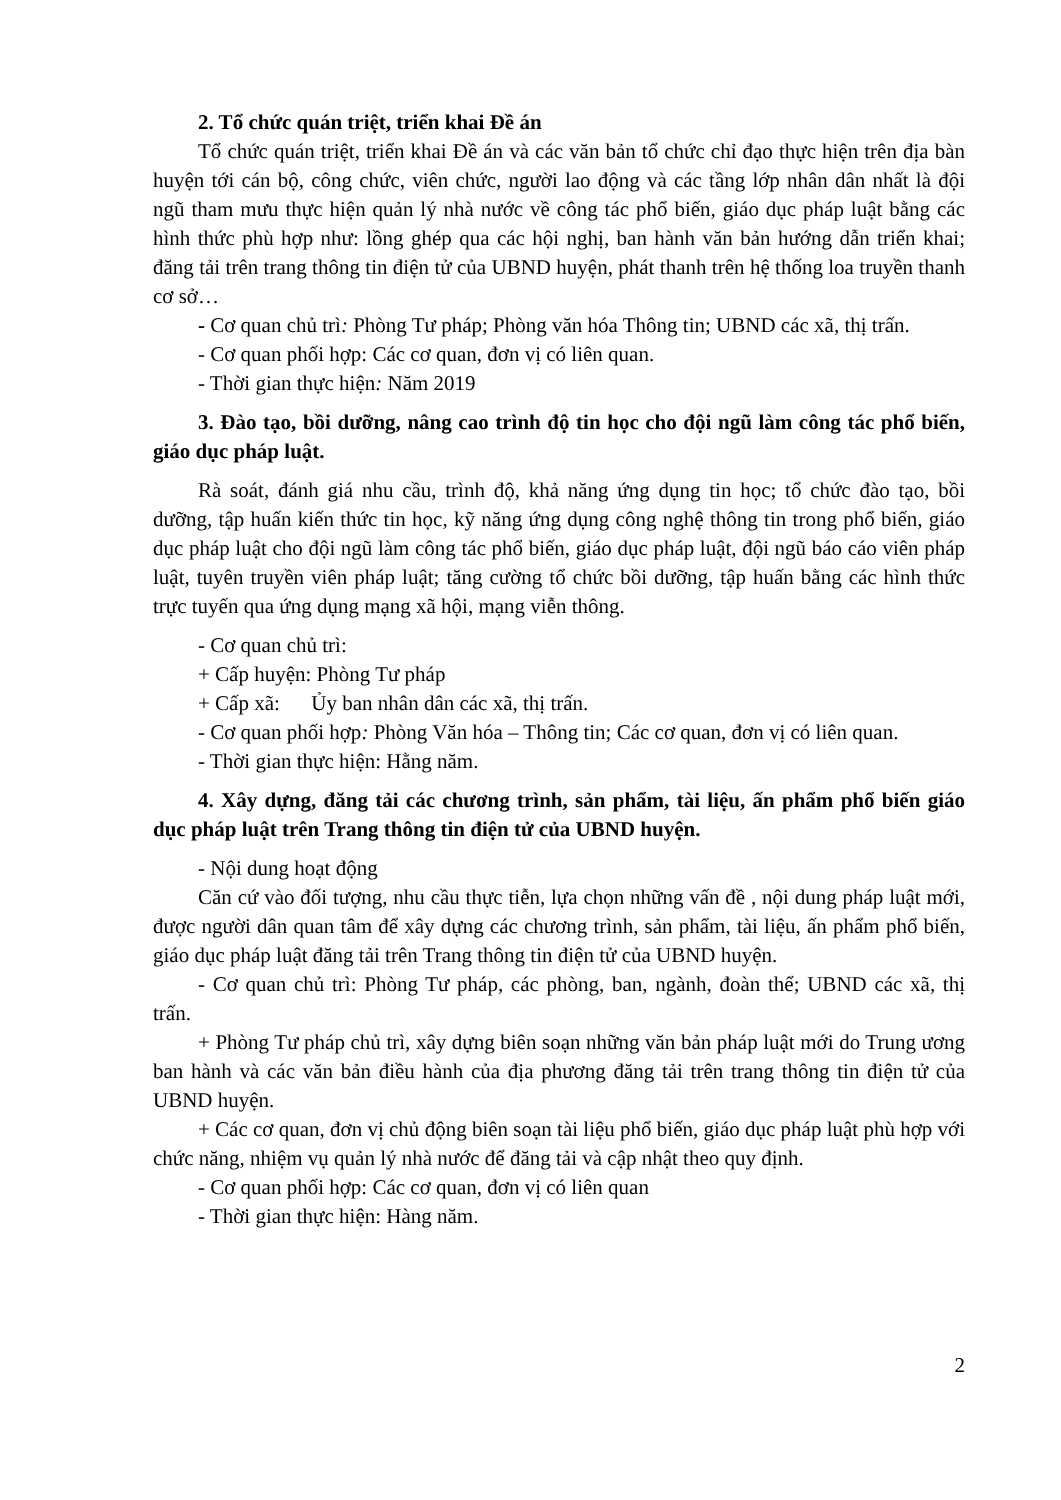2. Tổ chức quán triệt, triển khai Đề án
Tổ chức quán triệt, triển khai Đề án và các văn bản tổ chức chỉ đạo thực hiện trên địa bàn huyện tới cán bộ, công chức, viên chức, người lao động và các tầng lớp nhân dân nhất là đội ngũ tham mưu thực hiện quản lý nhà nước về công tác phổ biến, giáo dục pháp luật bằng các hình thức phù hợp như: lồng ghép qua các hội nghị, ban hành văn bản hướng dẫn triển khai; đăng tải trên trang thông tin điện tử của UBND huyện, phát thanh trên hệ thống loa truyền thanh cơ sở…
- Cơ quan chủ trì: Phòng Tư pháp; Phòng văn hóa Thông tin; UBND các xã, thị trấn.
- Cơ quan phối hợp: Các cơ quan, đơn vị có liên quan.
- Thời gian thực hiện: Năm 2019
3. Đào tạo, bồi dưỡng, nâng cao trình độ tin học cho đội ngũ làm công tác phổ biến, giáo dục pháp luật.
Rà soát, đánh giá nhu cầu, trình độ, khả năng ứng dụng tin học; tổ chức đào tạo, bồi dưỡng, tập huấn kiến thức tin học, kỹ năng ứng dụng công nghệ thông tin trong phổ biến, giáo dục pháp luật cho đội ngũ làm công tác phổ biến, giáo dục pháp luật, đội ngũ báo cáo viên pháp luật, tuyên truyền viên pháp luật; tăng cường tổ chức bồi dưỡng, tập huấn bằng các hình thức trực tuyến qua ứng dụng mạng xã hội, mạng viễn thông.
- Cơ quan chủ trì:
+ Cấp huyện: Phòng Tư pháp
+ Cấp xã: Ủy ban nhân dân các xã, thị trấn.
- Cơ quan phối hợp: Phòng Văn hóa – Thông tin; Các cơ quan, đơn vị có liên quan.
- Thời gian thực hiện: Hằng năm.
4. Xây dựng, đăng tải các chương trình, sản phẩm, tài liệu, ấn phẩm phổ biến giáo dục pháp luật trên Trang thông tin điện tử của UBND huyện.
- Nội dung hoạt động
Căn cứ vào đối tượng, nhu cầu thực tiễn, lựa chọn những vấn đề , nội dung pháp luật mới, được người dân quan tâm để xây dựng các chương trình, sản phẩm, tài liệu, ấn phẩm phổ biến, giáo dục pháp luật đăng tải trên Trang thông tin điện tử của UBND huyện.
- Cơ quan chủ trì: Phòng Tư pháp, các phòng, ban, ngành, đoàn thể; UBND các xã, thị trấn.
+ Phòng Tư pháp chủ trì, xây dựng biên soạn những văn bản pháp luật mới do Trung ương ban hành và các văn bản điều hành của địa phương đăng tải trên trang thông tin điện tử của UBND huyện.
+ Các cơ quan, đơn vị chủ động biên soạn tài liệu phổ biến, giáo dục pháp luật phù hợp với chức năng, nhiệm vụ quản lý nhà nước để đăng tải và cập nhật theo quy định.
- Cơ quan phối hợp: Các cơ quan, đơn vị có liên quan
- Thời gian thực hiện: Hàng năm.
2